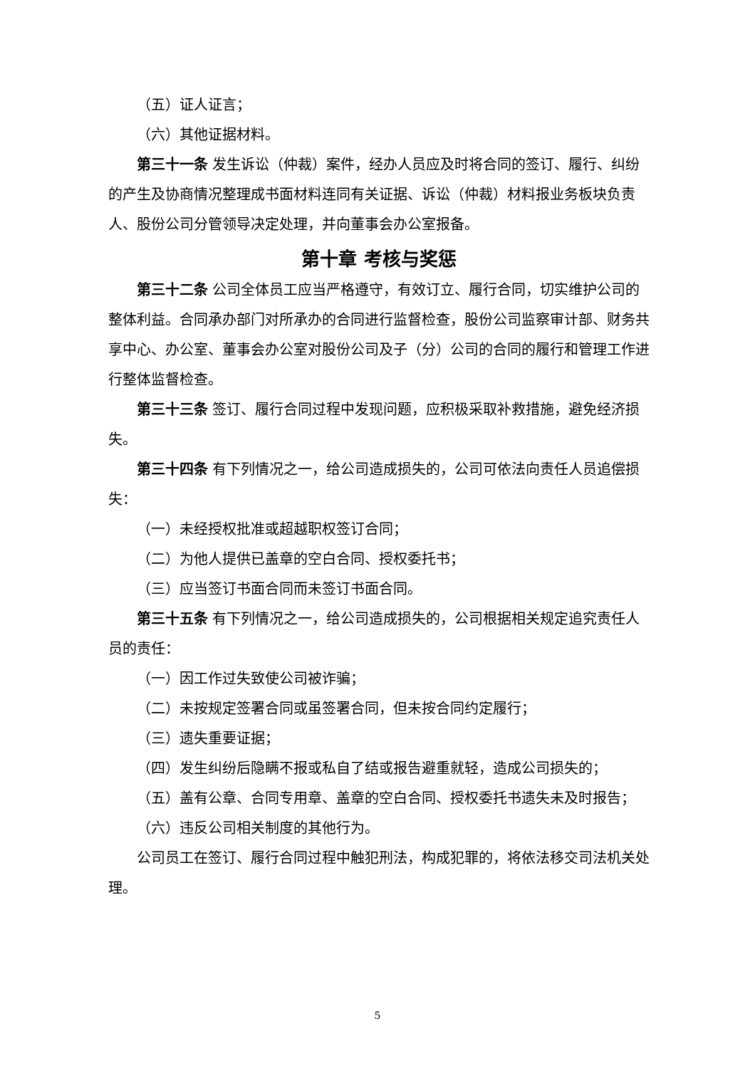（五）证人证言；
（六）其他证据材料。
第三十一条 发生诉讼（仲裁）案件，经办人员应及时将合同的签订、履行、纠纷的产生及协商情况整理成书面材料连同有关证据、诉讼（仲裁）材料报业务板块负责人、股份公司分管领导决定处理，并向董事会办公室报备。
第十章 考核与奖惩
第三十二条 公司全体员工应当严格遵守，有效订立、履行合同，切实维护公司的整体利益。合同承办部门对所承办的合同进行监督检查，股份公司监察审计部、财务共享中心、办公室、董事会办公室对股份公司及子（分）公司的合同的履行和管理工作进行整体监督检查。
第三十三条 签订、履行合同过程中发现问题，应积极采取补救措施，避免经济损失。
第三十四条 有下列情况之一，给公司造成损失的，公司可依法向责任人员追偿损失：
（一）未经授权批准或超越职权签订合同；
（二）为他人提供已盖章的空白合同、授权委托书；
（三）应当签订书面合同而未签订书面合同。
第三十五条 有下列情况之一，给公司造成损失的，公司根据相关规定追究责任人员的责任：
（一）因工作过失致使公司被诈骗；
（二）未按规定签署合同或虽签署合同，但未按合同约定履行；
（三）遗失重要证据；
（四）发生纠纷后隐瞒不报或私自了结或报告避重就轻，造成公司损失的；
（五）盖有公章、合同专用章、盖章的空白合同、授权委托书遗失未及时报告；
（六）违反公司相关制度的其他行为。
公司员工在签订、履行合同过程中触犯刑法，构成犯罪的，将依法移交司法机关处理。
5